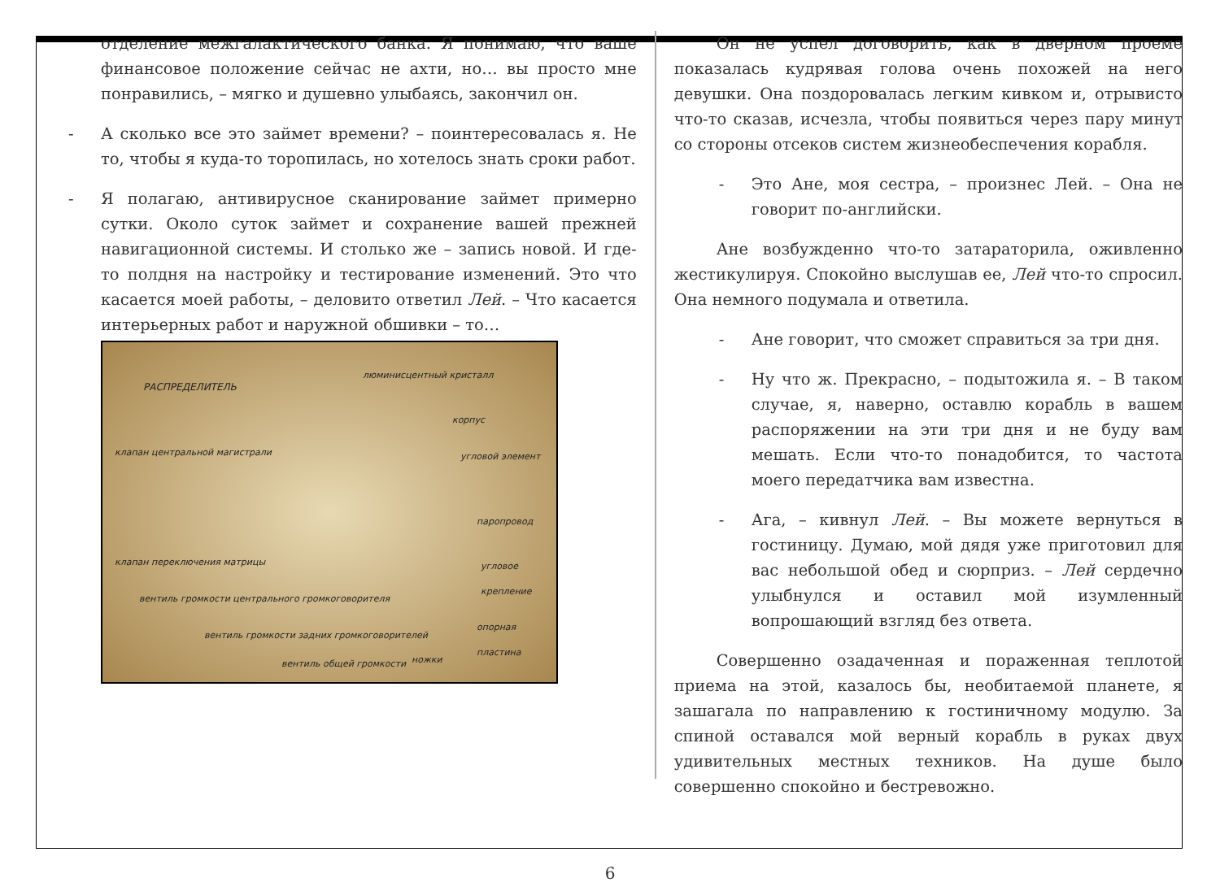отделение межгалактического банка. Я понимаю, что ваше финансовое положение сейчас не ахти, но… вы просто мне понравились, – мягко и душевно улыбаясь, закончил он.
- А сколько все это займет времени? – поинтересовалась я. Не то, чтобы я куда-то торопилась, но хотелось знать сроки работ.
- Я полагаю, антивирусное сканирование займет примерно сутки. Около суток займет и сохранение вашей прежней навигационной системы. И столько же – запись новой. И где-то полдня на настройку и тестирование изменений. Это что касается моей работы, – деловито ответил Лей. – Что касается интерьерных работ и наружной обшивки – то…
РАСПРЕДЕЛИТЕЛЬ
люминисцентный кристалл
корпус
клапан центральной магистрали угловой элемент
паропровод
клапан переключения матрицы угловое крепление
вентиль громкости центрального громкоговорителя
опорная пластина
вентиль громкости задних громкоговорителей
ножки
вентиль общей громкости
Он не успел договорить, как в дверном проеме показалась кудрявая голова очень похожей на него девушки. Она поздоровалась легким кивком и, отрывисто что-то сказав, исчезла, чтобы появиться через пару минут со стороны отсеков систем жизнеобеспечения корабля.
- Это Ане, моя сестра, – произнес Лей. – Она не говорит по-английски.
Ане возбужденно что-то затараторила, оживленно жестикулируя. Спокойно выслушав ее, Лей что-то спросил. Она немного подумала и ответила.
- Ане говорит, что сможет справиться за три дня.
- Ну что ж. Прекрасно, – подытожила я. – В таком случае, я, наверно, оставлю корабль в вашем распоряжении на эти три дня и не буду вам мешать. Если что-то понадобится, то частота моего передатчика вам известна.
- Ага, – кивнул Лей. – Вы можете вернуться в гостиницу. Думаю, мой дядя уже приготовил для вас небольшой обед и сюрприз. – Лей сердечно улыбнулся и оставил мой изумленный вопрошающий взгляд без ответа.
Совершенно озадаченная и пораженная теплотой приема на этой, казалось бы, необитаемой планете, я зашагала по направлению к гостиничному модулю. За спиной оставался мой верный корабль в руках двух удивительных местных техников. На душе было совершенно спокойно и бестревожно.
6